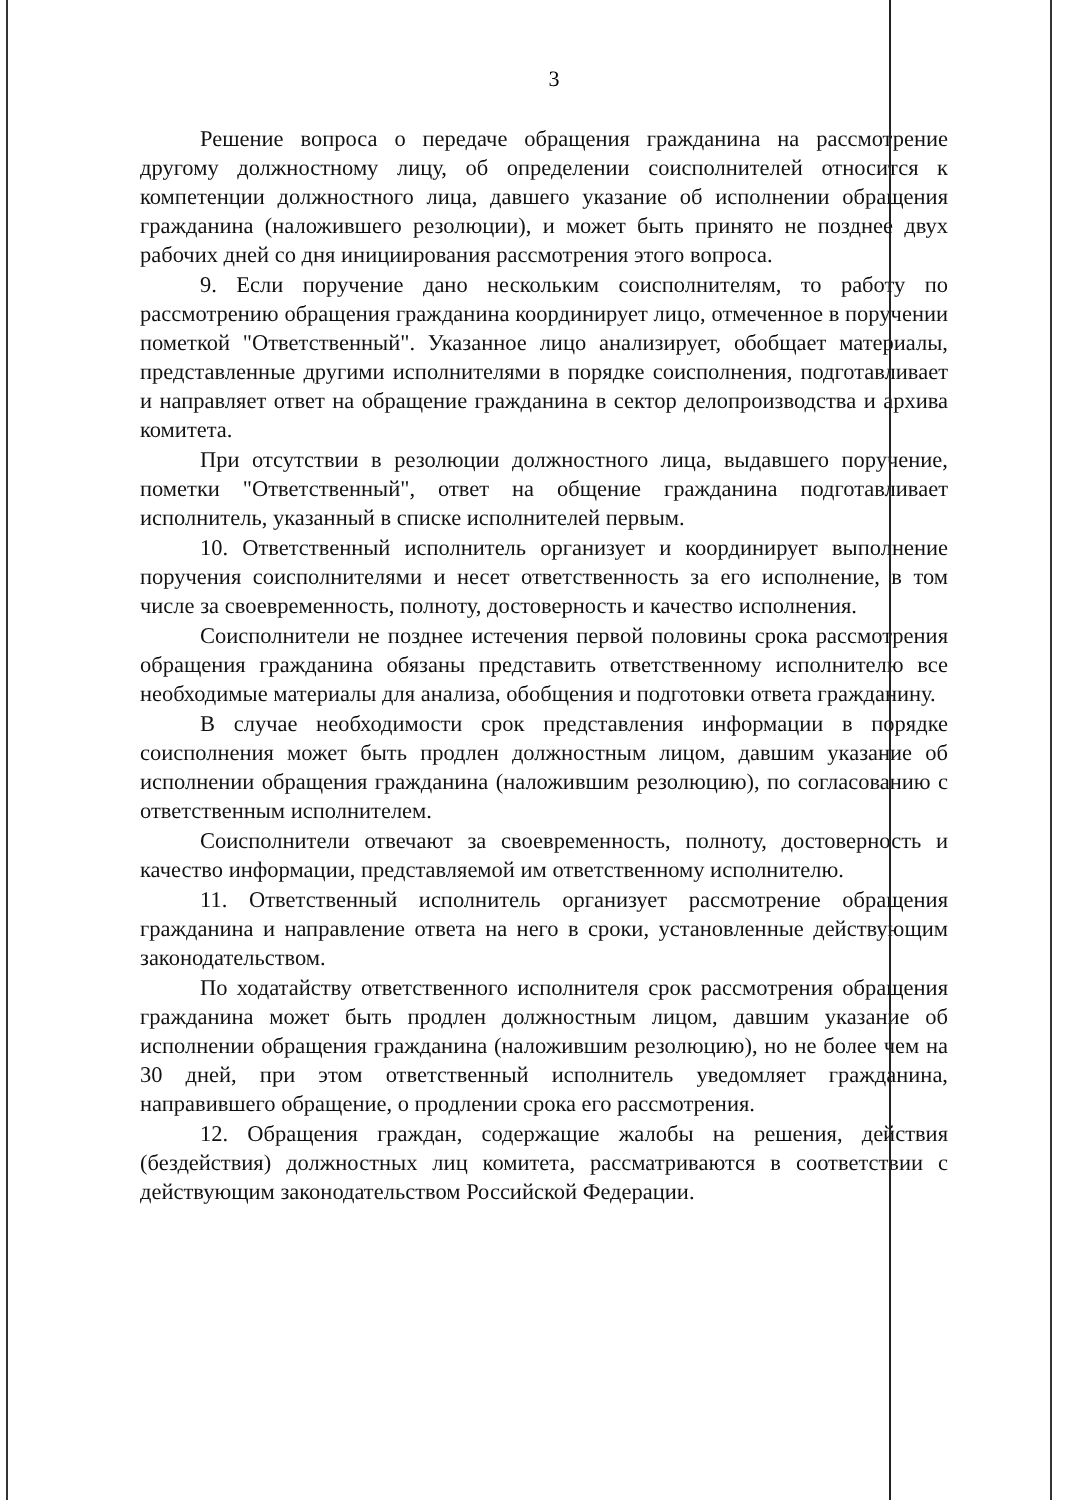3
Решение вопроса о передаче обращения гражданина на рассмотрение другому должностному лицу, об определении соисполнителей относится к компетенции должностного лица, давшего указание об исполнении обращения гражданина (наложившего резолюции), и может быть принято не позднее двух рабочих дней со дня инициирования рассмотрения этого вопроса.
9. Если поручение дано нескольким соисполнителям, то работу по рассмотрению обращения гражданина координирует лицо, отмеченное в поручении пометкой "Ответственный". Указанное лицо анализирует, обобщает материалы, представленные другими исполнителями в порядке соисполнения, подготавливает и направляет ответ на обращение гражданина в сектор делопроизводства и архива комитета.
При отсутствии в резолюции должностного лица, выдавшего поручение, пометки "Ответственный", ответ на общение гражданина подготавливает исполнитель, указанный в списке исполнителей первым.
10. Ответственный исполнитель организует и координирует выполнение поручения соисполнителями и несет ответственность за его исполнение, в том числе за своевременность, полноту, достоверность и качество исполнения.
Соисполнители не позднее истечения первой половины срока рассмотрения обращения гражданина обязаны представить ответственному исполнителю все необходимые материалы для анализа, обобщения и подготовки ответа гражданину.
В случае необходимости срок представления информации в порядке соисполнения может быть продлен должностным лицом, давшим указание об исполнении обращения гражданина (наложившим резолюцию), по согласованию с ответственным исполнителем.
Соисполнители отвечают за своевременность, полноту, достоверность и качество информации, представляемой им ответственному исполнителю.
11. Ответственный исполнитель организует рассмотрение обращения гражданина и направление ответа на него в сроки, установленные действующим законодательством.
По ходатайству ответственного исполнителя срок рассмотрения обращения гражданина может быть продлен должностным лицом, давшим указание об исполнении обращения гражданина (наложившим резолюцию), но не более чем на 30 дней, при этом ответственный исполнитель уведомляет гражданина, направившего обращение, о продлении срока его рассмотрения.
12. Обращения граждан, содержащие жалобы на решения, действия (бездействия) должностных лиц комитета, рассматриваются в соответствии с действующим законодательством Российской Федерации.